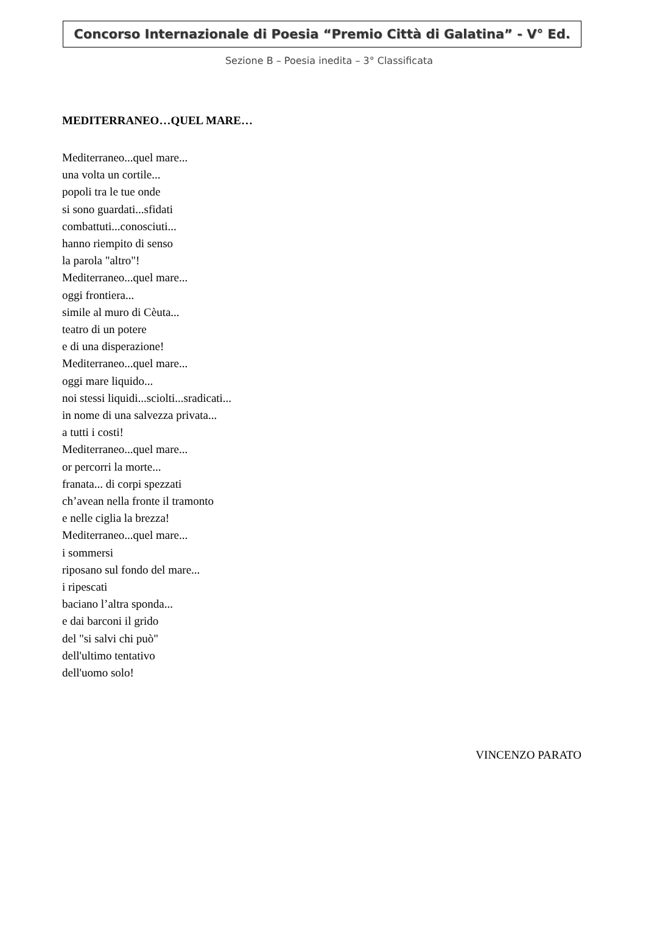Concorso Internazionale di Poesia “Premio Città di Galatina” - V° Ed.
Sezione B – Poesia inedita – 3° Classificata
MEDITERRANEO…QUEL MARE…
Mediterraneo...quel mare...
una volta un cortile...
popoli tra le tue onde
si sono guardati...sfidati
combattuti...conosciuti...
hanno riempito di senso
la parola "altro"!
Mediterraneo...quel mare...
oggi frontiera...
simile al muro di Cèuta...
teatro di un potere
e di una disperazione!
Mediterraneo...quel mare...
oggi mare liquido...
noi stessi liquidi...sciolti...sradicati...
in nome di una salvezza privata...
a tutti i costi!
Mediterraneo...quel mare...
or percorri la morte...
franata... di corpi spezzati
ch’avean nella fronte il tramonto
e nelle ciglia la brezza!
Mediterraneo...quel mare...
i sommersi
riposano sul fondo del mare...
i ripescati
baciano l’altra sponda...
e dai barconi il grido
del "si salvi chi può"
dell'ultimo tentativo
dell'uomo solo!
VINCENZO PARATO